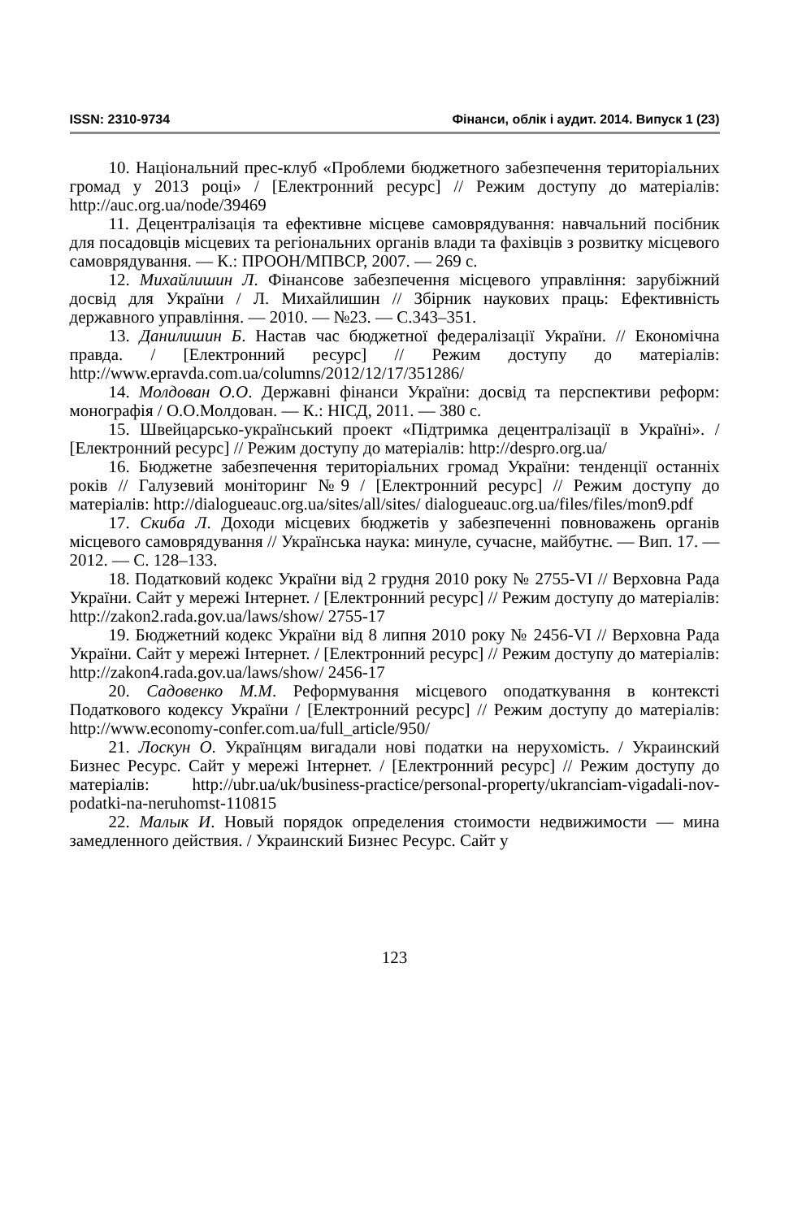ISSN: 2310-9734 Фінанси, облік і аудит. 2014. Випуск 1 (23)
10. Національний прес-клуб «Проблеми бюджетного забезпечення територіальних громад у 2013 році» / [Електронний ресурс] // Режим доступу до матеріалів: http://auc.org.ua/node/39469
11. Децентралізація та ефективне місцеве самоврядування: навчальний посібник для посадовців місцевих та регіональних органів влади та фахівців з розвитку місцевого самоврядування. — К.: ПРООН/МПВСР, 2007. — 269 с.
12. Михайлишин Л. Фінансове забезпечення місцевого управління: зарубіжний досвід для України / Л. Михайлишин // Збірник наукових праць: Ефективність державного управління. — 2010. — №23. — С.343–351.
13. Данилишин Б. Настав час бюджетної федералізації України. // Економічна правда. / [Електронний ресурс] // Режим доступу до матеріалів: http://www.epravda.com.ua/columns/2012/12/17/351286/
14. Молдован О.О. Державні фінанси України: досвід та перспективи реформ: монографія / О.О.Молдован. — К.: НІСД, 2011. — 380 с.
15. Швейцарсько-український проект «Підтримка децентралізації в Україні». / [Електронний ресурс] // Режим доступу до матеріалів: http://despro.org.ua/
16. Бюджетне забезпечення територіальних громад України: тенденції останніх років // Галузевий моніторинг №9 / [Електронний ресурс] // Режим доступу до матеріалів: http://dialogueauc.org.ua/sites/all/sites/ dialogueauc.org.ua/files/files/mon9.pdf
17. Скиба Л. Доходи місцевих бюджетів у забезпеченні повноважень органів місцевого самоврядування // Українська наука: минуле, сучасне, майбутнє. — Вип. 17. — 2012. — С. 128–133.
18. Податковий кодекс України від 2 грудня 2010 року № 2755-VI // Верховна Рада України. Сайт у мережі Інтернет. / [Електронний ресурс] // Режим доступу до матеріалів: http://zakon2.rada.gov.ua/laws/show/ 2755-17
19. Бюджетний кодекс України від 8 липня 2010 року № 2456-VI // Верховна Рада України. Сайт у мережі Інтернет. / [Електронний ресурс] // Режим доступу до матеріалів: http://zakon4.rada.gov.ua/laws/show/ 2456-17
20. Садовенко М.М. Реформування місцевого оподаткування в контексті Податкового кодексу України / [Електронний ресурс] // Режим доступу до матеріалів: http://www.economy-confer.com.ua/full_article/950/
21. Лоскун О. Українцям вигадали нові податки на нерухомість. / Украинский Бизнес Ресурс. Сайт у мережі Інтернет. / [Електронний ресурс] // Режим доступу до матеріалів: http://ubr.ua/uk/business-practice/personal-property/ukranciam-vigadali-nov-podatki-na-neruhomst-110815
22. Малык И. Новый порядок определения стоимости недвижимости — мина замедленного действия. / Украинский Бизнес Ресурс. Сайт у
123